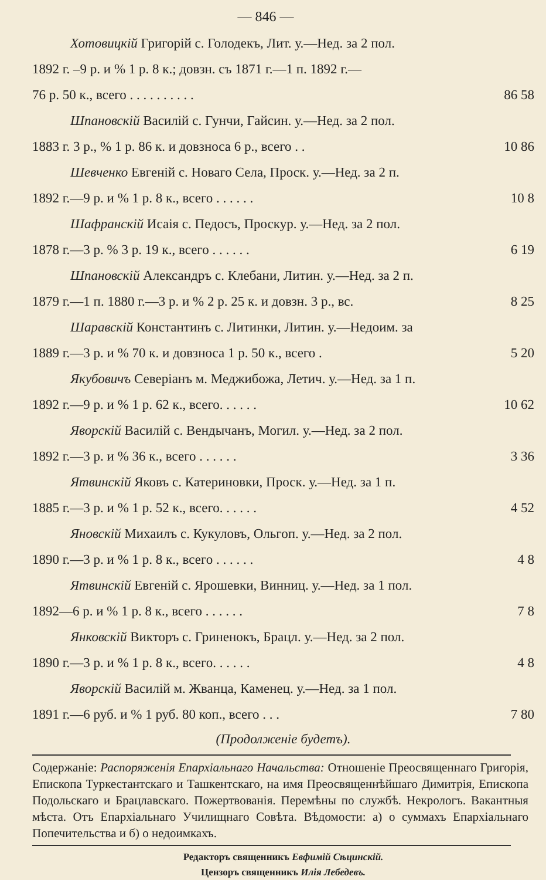— 846 —
Хотовицкій Григорій с. Голодекъ, Лит. у.—Нед. за 2 пол.
1892 г. –9 р. и % 1 р. 8 к.; довзн. съ 1871 г.—1 п. 1892 г.—
76 р. 50 к., всего . . . . . . . . . .
86 58
Шпановскій Василій с. Гунчи, Гайсин. у.—Нед. за 2 пол.
1883 г. 3 р., % 1 р. 86 к. и довзноса 6 р., всего . .
10 86
Шевченко Евгеній с. Новаго Села, Проск. у.—Нед. за 2 п.
1892 г.—9 р. и % 1 р. 8 к., всего . . . . . .
10 8
Шафранскій Исаія с. Педосъ, Проскур. у.—Нед. за 2 пол.
1878 г.—3 р. % 3 р. 19 к., всего . . . . . .
6 19
Шпановскій Александръ с. Клебани, Литин. у.—Нед. за 2 п.
1879 г.—1 п. 1880 г.—3 р. и % 2 р. 25 к. и довзн. 3 р., вс.
8 25
Шаравскій Константинъ с. Литинки, Литин. у.—Недоим. за
1889 г.—3 р. и % 70 к. и довзноса 1 р. 50 к., всего .
5 20
Якубовичъ Северіанъ м. Меджибожа, Летич. у.—Нед. за 1 п.
1892 г.—9 р. и % 1 р. 62 к., всего. . . . . .
10 62
Яворскій Василій с. Вендычанъ, Могил. у.—Нед. за 2 пол.
1892 г.—3 р. и % 36 к., всего . . . . . .
3 36
Ятвинскій Яковъ с. Катериновки, Проск. у.—Нед. за 1 п.
1885 г.—3 р. и % 1 р. 52 к., всего. . . . . .
4 52
Яновскій Михаилъ с. Кукуловъ, Ольгоп. у.—Нед. за 2 пол.
1890 г.—3 р. и % 1 р. 8 к., всего . . . . . .
4 8
Ятвинскій Евгеній с. Ярошевки, Винниц. у.—Нед. за 1 пол.
1892—6 р. и % 1 р. 8 к., всего . . . . . .
7 8
Янковскій Викторъ с. Гриненокъ, Брацл. у.—Нед. за 2 пол.
1890 г.—3 р. и % 1 р. 8 к., всего. . . . . .
4 8
Яворскій Василій м. Жванца, Каменец. у.—Нед. за 1 пол.
1891 г.—6 руб. и % 1 руб. 80 коп., всего . . .
7 80
(Продолженіе будетъ).
Содержаніе: Распоряженія Епархіальнаго Начальства: Отношеніе Преосвященнаго Григорія, Епископа Туркестантскаго и Ташкентскаго, на имя Преосвященнѣйшаго Димитрія, Епископа Подольскаго и Брацлавскаго. Пожертвованія. Перемѣны по службѣ. Некрологъ. Вакантныя мѣста. Отъ Епархіальнаго Училищнаго Совѣта. Вѣдомости: а) о суммахъ Епархіальнаго Попечительства и б) о недоимкахъ.
Редакторъ священникъ Евфимій Сѣцинскій.
Цензоръ священникъ Илія Лебедевъ.